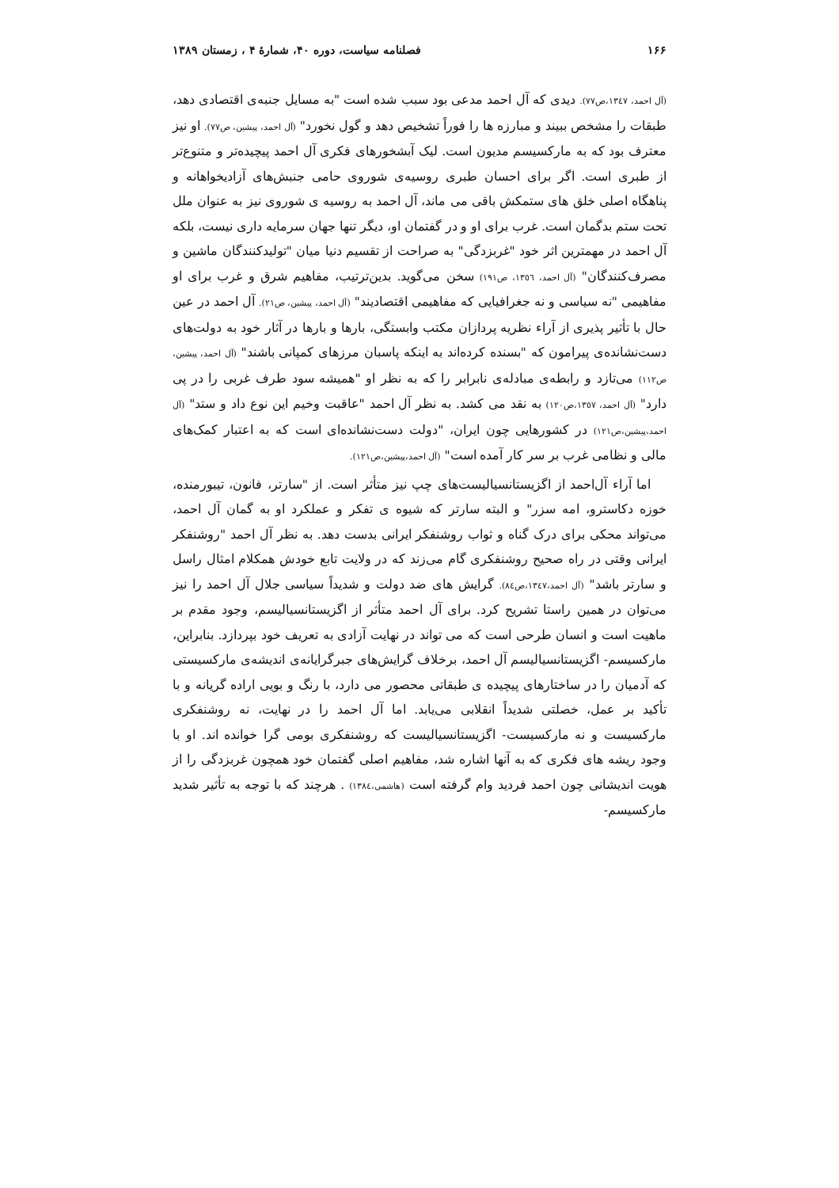۱۶۶ فصلنامه سیاست، دوره ۴۰، شمارهٔ ۴ ، زمستان ۱۳۸۹
(آل احمد، ۱۳٤۷،ص۷۷). دیدی که آل احمد مدعی بود سبب شده است "به مسایل جنبه‌ی اقتصادی دهد، طبقات را مشخص ببیند و مبارزه ها را فوراً تشخیص دهد و گول نخورد" (آل احمد، پیشین، ص۷۷). او نیز معترف بود که به مارکسیسم مدیون است. لیک آبشخورهای فکری آل احمد پیچیده‌تر و متنوع‌تر از طبری است. اگر برای احسان طبری روسیه‌ی شوروی حامی جنبش‌های آزادیخواهانه و پناهگاه اصلی خلق های ستمکش باقی می ماند، آل احمد به روسیه ی شوروی نیز به عنوان ملل تحت ستم بدگمان است. غرب برای او و در گفتمان او، دیگر تنها جهان سرمایه داری نیست، بلکه آل احمد در مهمترین اثر خود "غربزدگی" به صراحت از تقسیم دنیا میان "تولیدکنندگان ماشین و مصرف‌کنندگان" (آل احمد، ١٣٥٦، ص١٩١) سخن می‌گوید. بدین‌ترتیب، مفاهیم شرق و غرب برای او مفاهیمی "نه سیاسی و نه جغرافیایی که مفاهیمی اقتصادیند" (آل احمد، پیشین، ص٢١). آل احمد در عین حال با تأثیر پذیری از آراء نظریه پردازان مکتب وابستگی، بارها و بارها در آثار خود به دولت‌های دست‌نشانده‌ی پیرامون که "بسنده کرده‌اند به اینکه پاسبان مرزهای کمپانی باشند" (آل احمد، پیشین، ص١١٢) می‌تازد و رابطه‌ی مبادله‌ی نابرابر را که به نظر او "همیشه سود طرف غربی را در پی دارد" (آل احمد، ١٣٥٧،ص١٢٠) به نقد می کشد. به نظر آل احمد "عاقبت وخیم این نوع داد و ستد" (آل احمد،پیشین،ص١٢١) در کشورهایی چون ایران، "دولت دست‌نشانده‌ای است که به اعتبار کمک‌های مالی و نظامی غرب بر سر کار آمده است" (آل احمد،پیشین،ص١٢١).
اما آراء آل‌احمد از اگزیستانسیالیست‌های چپ نیز متأثر است. از "سارتر، فانون، تیبورمنده، خوزه دکاسترو، امه سزر" و البته سارتر که شیوه ی تفکر و عملکرد او به گمان آل احمد، می‌تواند محکی برای درک گناه و ثواب روشنفکر ایرانی بدست دهد. به نظر آل احمد "روشنفکر ایرانی وقتی در راه صحیح روشنفکری گام می‌زند که در ولایت تابع خودش همکلام امثال راسل و سارتر باشد" (آل احمد،١٣٤٧،ص٨٤). گرایش های ضد دولت و شدیداً سیاسی جلال آل احمد را نیز می‌توان در همین راستا تشریح کرد. برای آل احمد متأثر از اگزیستانسیالیسم، وجود مقدم بر ماهیت است و انسان طرحی است که می تواند در نهایت آزادی به تعریف خود بپردازد. بنابراین، مارکسیسم- اگزیستانسیالیسم آل احمد، برخلاف گرایش‌های جبرگرایانه‌ی اندیشه‌ی مارکسیستی که آدمیان را در ساختارهای پیچیده ی طبقاتی محصور می دارد، با رنگ و بویی اراده گریانه و با تأکید بر عمل، خصلتی شدیداً انقلابی می‌یابد. اما آل احمد را در نهایت، نه روشنفکری مارکسیست و نه مارکسیست- اگزیستانسیالیست که روشنفکری بومی گرا خوانده اند. او با وجود ریشه های فکری که به آنها اشاره شد، مفاهیم اصلی گفتمان خود همچون غربزدگی را از هویت اندیشانی چون احمد فردید وام گرفته است (هاشمی،١٣٨٤) . هرچند که با توجه به تأثیر شدید مارکسیسم-